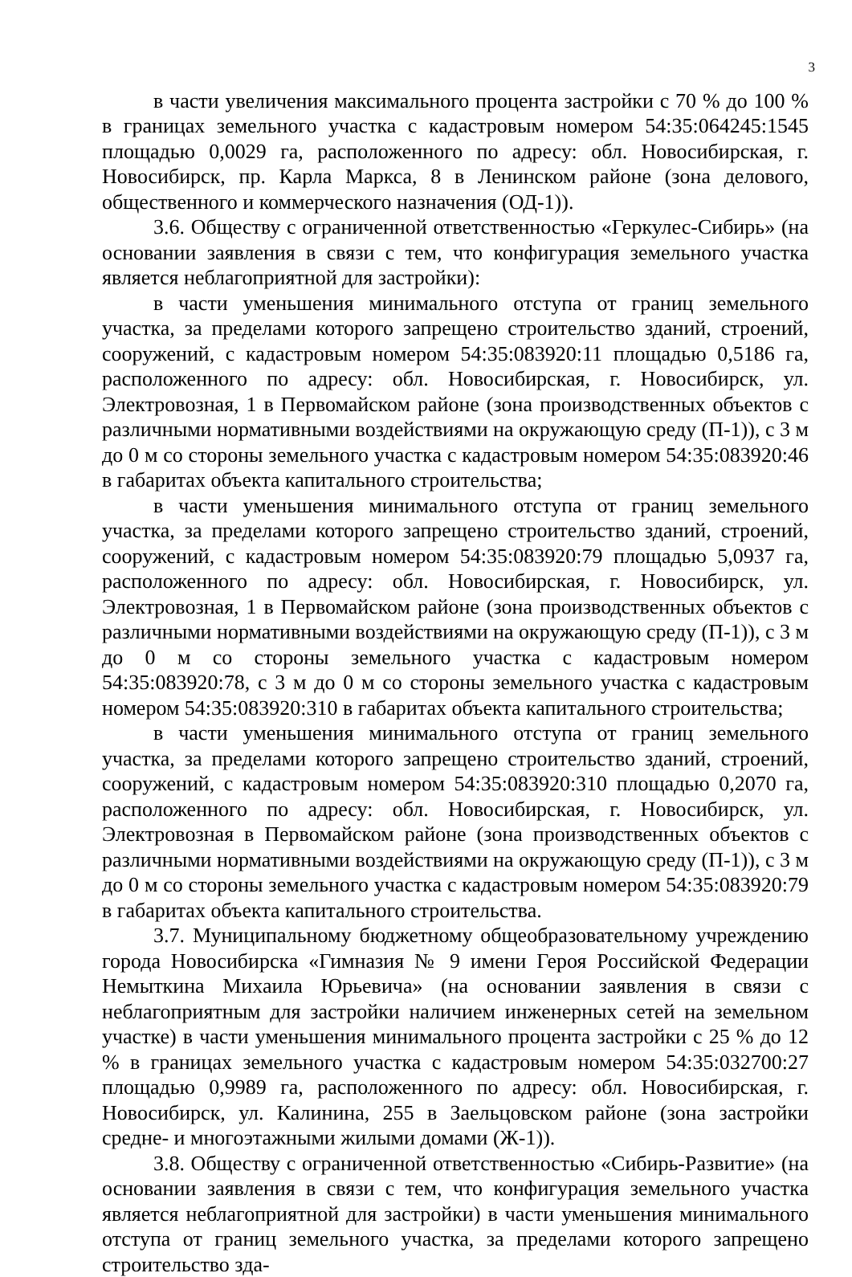3
в части увеличения максимального процента застройки с 70 % до 100 % в границах земельного участка с кадастровым номером 54:35:064245:1545 площадью 0,0029 га, расположенного по адресу: обл. Новосибирская, г. Новосибирск, пр. Карла Маркса, 8 в Ленинском районе (зона делового, общественного и коммерческого назначения (ОД-1)).
3.6. Обществу с ограниченной ответственностью «Геркулес-Сибирь» (на основании заявления в связи с тем, что конфигурация земельного участка является неблагоприятной для застройки):
в части уменьшения минимального отступа от границ земельного участка, за пределами которого запрещено строительство зданий, строений, сооружений, с кадастровым номером 54:35:083920:11 площадью 0,5186 га, расположенного по адресу: обл. Новосибирская, г. Новосибирск, ул. Электровозная, 1 в Первомайском районе (зона производственных объектов с различными нормативными воздействиями на окружающую среду (П-1)), с 3 м до 0 м со стороны земельного участка с кадастровым номером 54:35:083920:46 в габаритах объекта капитального строительства;
в части уменьшения минимального отступа от границ земельного участка, за пределами которого запрещено строительство зданий, строений, сооружений, с кадастровым номером 54:35:083920:79 площадью 5,0937 га, расположенного по адресу: обл. Новосибирская, г. Новосибирск, ул. Электровозная, 1 в Первомайском районе (зона производственных объектов с различными нормативными воздействиями на окружающую среду (П-1)), с 3 м до 0 м со стороны земельного участка с кадастровым номером 54:35:083920:78, с 3 м до 0 м со стороны земельного участка с кадастровым номером 54:35:083920:310 в габаритах объекта капитального строительства;
в части уменьшения минимального отступа от границ земельного участка, за пределами которого запрещено строительство зданий, строений, сооружений, с кадастровым номером 54:35:083920:310 площадью 0,2070 га, расположенного по адресу: обл. Новосибирская, г. Новосибирск, ул. Электровозная в Первомайском районе (зона производственных объектов с различными нормативными воздействиями на окружающую среду (П-1)), с 3 м до 0 м со стороны земельного участка с кадастровым номером 54:35:083920:79 в габаритах объекта капитального строительства.
3.7. Муниципальному бюджетному общеобразовательному учреждению города Новосибирска «Гимназия № 9 имени Героя Российской Федерации Немыткина Михаила Юрьевича» (на основании заявления в связи с неблагоприятным для застройки наличием инженерных сетей на земельном участке) в части уменьшения минимального процента застройки с 25 % до 12 % в границах земельного участка с кадастровым номером 54:35:032700:27 площадью 0,9989 га, расположенного по адресу: обл. Новосибирская, г. Новосибирск, ул. Калинина, 255 в Заельцовском районе (зона застройки средне- и многоэтажными жилыми домами (Ж-1)).
3.8. Обществу с ограниченной ответственностью «Сибирь-Развитие» (на основании заявления в связи с тем, что конфигурация земельного участка является неблагоприятной для застройки) в части уменьшения минимального отступа от границ земельного участка, за пределами которого запрещено строительство зда-